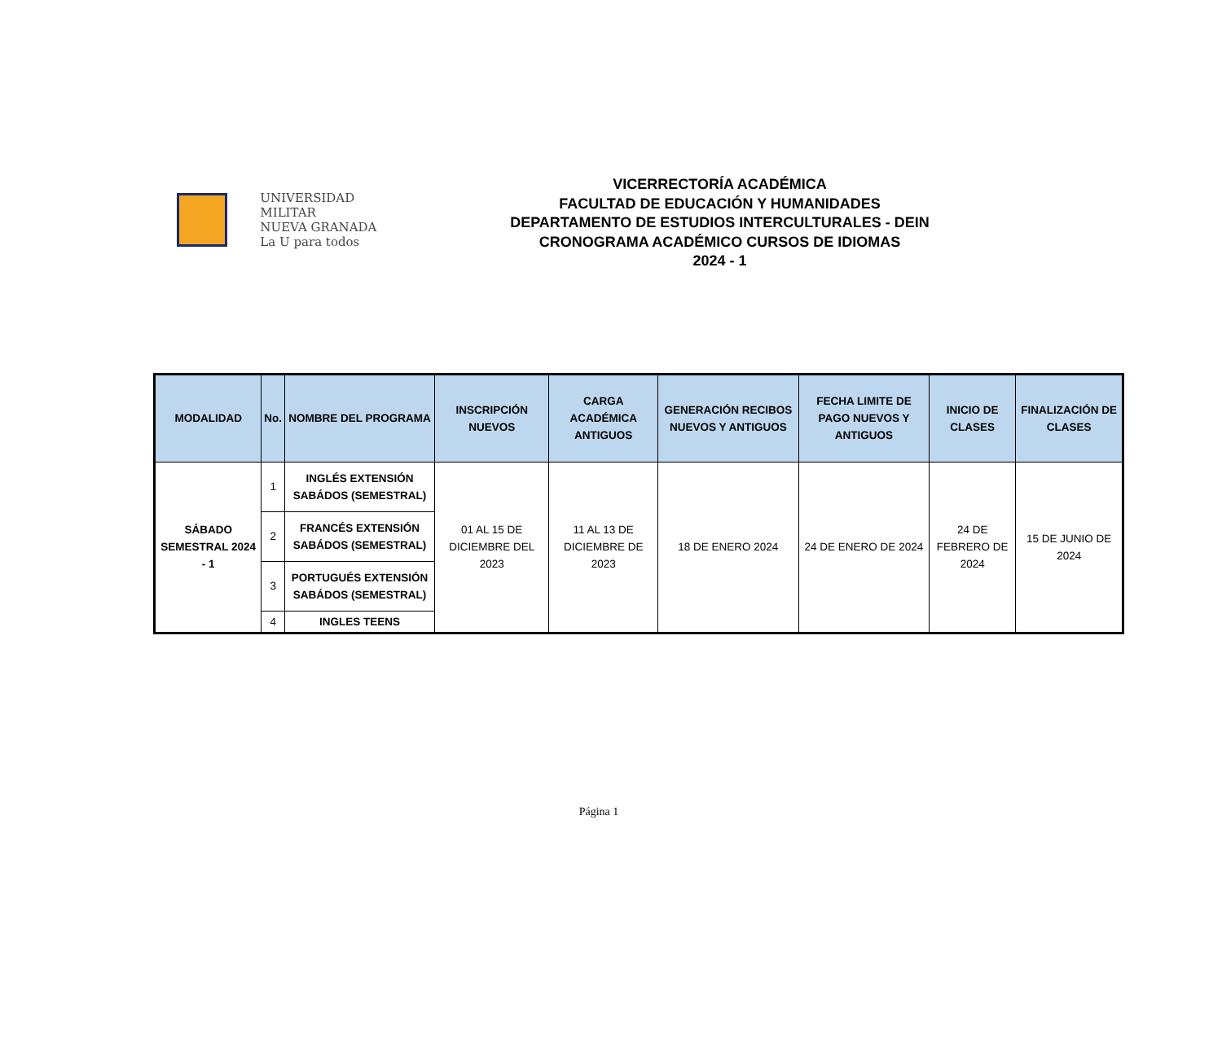UNIVERSIDAD MILITAR
NUEVA GRANADA
La U para todos
VICERRECTORÍA ACADÉMICA
FACULTAD DE EDUCACIÓN Y HUMANIDADES
DEPARTAMENTO DE ESTUDIOS INTERCULTURALES - DEIN
CRONOGRAMA ACADÉMICO CURSOS DE IDIOMAS
2024 - 1
| MODALIDAD | No. | NOMBRE DEL PROGRAMA | INSCRIPCIÓN NUEVOS | CARGA ACADÉMICA ANTIGUOS | GENERACIÓN RECIBOS NUEVOS Y ANTIGUOS | FECHA LIMITE DE PAGO NUEVOS Y ANTIGUOS | INICIO DE CLASES | FINALIZACIÓN DE CLASES |
| --- | --- | --- | --- | --- | --- | --- | --- | --- |
| SÁBADO SEMESTRAL 2024 - 1 | 1 | INGLÉS EXTENSIÓN SABÁDOS (SEMESTRAL) | 01 AL 15 DE DICIEMBRE DEL 2023 | 11 AL 13 DE DICIEMBRE DE 2023 | 18 DE ENERO 2024 | 24 DE ENERO DE 2024 | 24 DE FEBRERO DE 2024 | 15 DE JUNIO DE 2024 |
| | 2 | FRANCÉS EXTENSIÓN SABÁDOS (SEMESTRAL) | | | | | | |
| | 3 | PORTUGUÉS EXTENSIÓN SABÁDOS (SEMESTRAL) | | | | | | |
| | 4 | INGLES TEENS | | | | | | |
Página 1